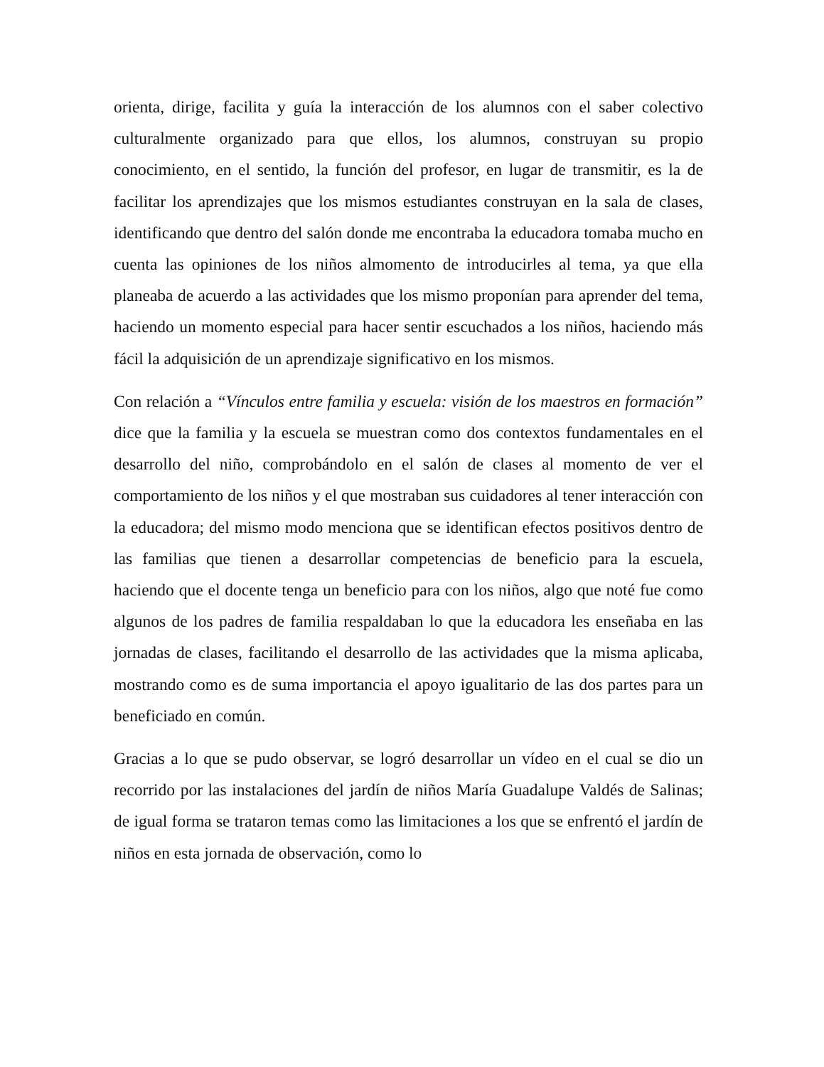orienta, dirige, facilita y guía la interacción de los alumnos con el saber colectivo culturalmente organizado para que ellos, los alumnos, construyan su propio conocimiento, en el sentido, la función del profesor, en lugar de transmitir, es la de facilitar los aprendizajes que los mismos estudiantes construyan en la sala de clases, identificando que dentro del salón donde me encontraba la educadora tomaba mucho en cuenta las opiniones de los niños almomento de introducirles al tema, ya que ella planeaba de acuerdo a las actividades que los mismo proponían para aprender del tema, haciendo un momento especial para hacer sentir escuchados a los niños, haciendo más fácil la adquisición de un aprendizaje significativo en los mismos.
Con relación a “Vínculos entre familia y escuela: visión de los maestros en formación” dice que la familia y la escuela se muestran como dos contextos fundamentales en el desarrollo del niño, comprobándolo en el salón de clases al momento de ver el comportamiento de los niños y el que mostraban sus cuidadores al tener interacción con la educadora; del mismo modo menciona que se identifican efectos positivos dentro de las familias que tienen a desarrollar competencias de beneficio para la escuela, haciendo que el docente tenga un beneficio para con los niños, algo que noté fue como algunos de los padres de familia respaldaban lo que la educadora les enseñaba en las jornadas de clases, facilitando el desarrollo de las actividades que la misma aplicaba, mostrando como es de suma importancia el apoyo igualitario de las dos partes para un beneficiado en común.
Gracias a lo que se pudo observar, se logró desarrollar un vídeo en el cual se dio un recorrido por las instalaciones del jardín de niños María Guadalupe Valdés de Salinas; de igual forma se trataron temas como las limitaciones a los que se enfrentó el jardín de niños en esta jornada de observación, como lo